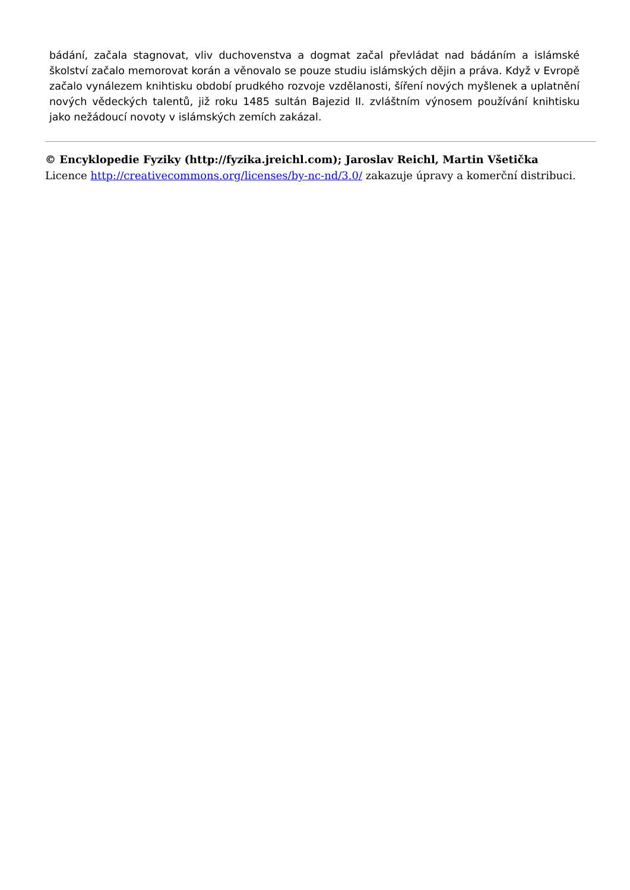bádání, začala stagnovat, vliv duchovenstva a dogmat začal převládat nad bádáním a islámské školství začalo memorovat korán a věnovalo se pouze studiu islámských dějin a práva. Když v Evropě začalo vynálezem knihtisku období prudkého rozvoje vzdělanosti, šíření nových myšlenek a uplatnění nových vědeckých talentů, již roku 1485 sultán Bajezid II. zvláštním výnosem používání knihtisku jako nežádoucí novoty v islámských zemích zakázal.
© Encyklopedie Fyziky (http://fyzika.jreichl.com); Jaroslav Reichl, Martin Všetička
Licence http://creativecommons.org/licenses/by-nc-nd/3.0/ zakazuje úpravy a komerční distribuci.